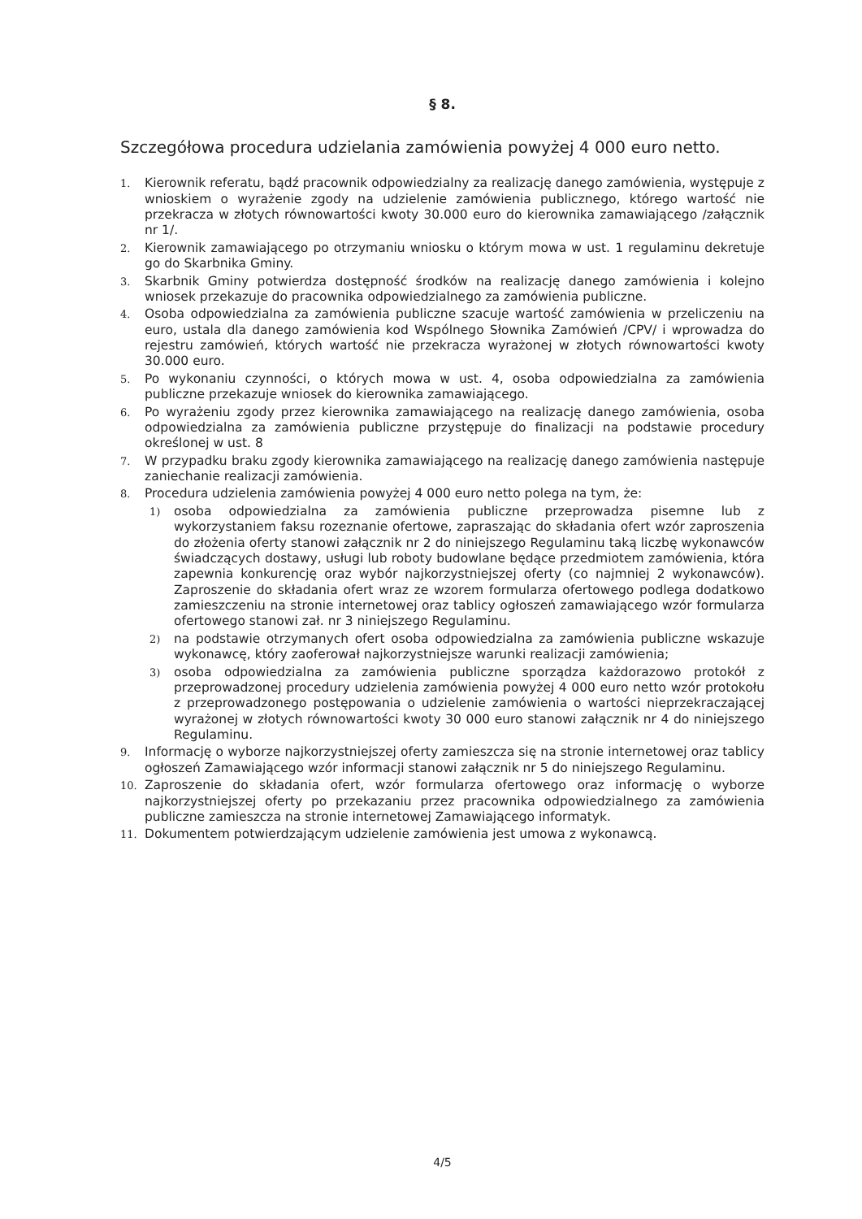§ 8.
Szczegółowa procedura udzielania zamówienia powyżej 4 000 euro netto.
1.
Kierownik referatu, bądź pracownik odpowiedzialny za realizację danego zamówienia, występuje z wnioskiem o wyrażenie zgody na udzielenie zamówienia publicznego, którego wartość nie przekracza w złotych równowartości kwoty 30.000 euro do kierownika zamawiającego /załącznik nr 1/.
2.
Kierownik zamawiającego po otrzymaniu wniosku o którym mowa w ust. 1 regulaminu dekretuje go do Skarbnika Gminy.
3.
Skarbnik Gminy potwierdza dostępność środków na realizację danego zamówienia i kolejno wniosek przekazuje do pracownika odpowiedzialnego za zamówienia publiczne.
4.
Osoba odpowiedzialna za zamówienia publiczne szacuje wartość zamówienia w przeliczeniu na euro, ustala dla danego zamówienia kod Wspólnego Słownika Zamówień /CPV/ i wprowadza do rejestru zamówień, których wartość nie przekracza wyrażonej w złotych równowartości kwoty 30.000 euro.
5.
Po wykonaniu czynności, o których mowa w ust. 4, osoba odpowiedzialna za zamówienia publiczne przekazuje wniosek do kierownika zamawiającego.
6.
Po wyrażeniu zgody przez kierownika zamawiającego na realizację danego zamówienia, osoba odpowiedzialna za zamówienia publiczne przystępuje do finalizacji na podstawie procedury określonej w ust. 8
7.
W przypadku braku zgody kierownika zamawiającego na realizację danego zamówienia następuje zaniechanie realizacji zamówienia.
8.
Procedura udzielenia zamówienia powyżej 4 000 euro netto polega na tym, że:
1)
osoba odpowiedzialna za zamówienia publiczne przeprowadza pisemne lub z wykorzystaniem faksu rozeznanie ofertowe, zapraszając do składania ofert wzór zaproszenia do złożenia oferty stanowi załącznik nr 2 do niniejszego Regulaminu taką liczbę wykonawców świadczących dostawy, usługi lub roboty budowlane będące przedmiotem zamówienia, która zapewnia konkurencję oraz wybór najkorzystniejszej oferty (co najmniej 2 wykonawców). Zaproszenie do składania ofert wraz ze wzorem formularza ofertowego podlega dodatkowo zamieszczeniu na stronie internetowej oraz tablicy ogłoszeń zamawiającego wzór formularza ofertowego stanowi zał. nr 3 niniejszego Regulaminu.
2)
na podstawie otrzymanych ofert osoba odpowiedzialna za zamówienia publiczne wskazuje wykonawcę, który zaoferował najkorzystniejsze warunki realizacji zamówienia;
3)
osoba odpowiedzialna za zamówienia publiczne sporządza każdorazowo protokół z przeprowadzonej procedury udzielenia zamówienia powyżej 4 000 euro netto wzór protokołu z przeprowadzonego postępowania o udzielenie zamówienia o wartości nieprzekraczającej wyrażonej w złotych równowartości kwoty 30 000 euro stanowi załącznik nr 4 do niniejszego Regulaminu.
9.
Informację o wyborze najkorzystniejszej oferty zamieszcza się na stronie internetowej oraz tablicy ogłoszeń Zamawiającego wzór informacji stanowi załącznik nr 5 do niniejszego Regulaminu.
10.
Zaproszenie do składania ofert, wzór formularza ofertowego oraz informację o wyborze najkorzystniejszej oferty po przekazaniu przez pracownika odpowiedzialnego za zamówienia publiczne zamieszcza na stronie internetowej Zamawiającego informatyk.
11.
Dokumentem potwierdzającym udzielenie zamówienia jest umowa z wykonawcą.
4/5